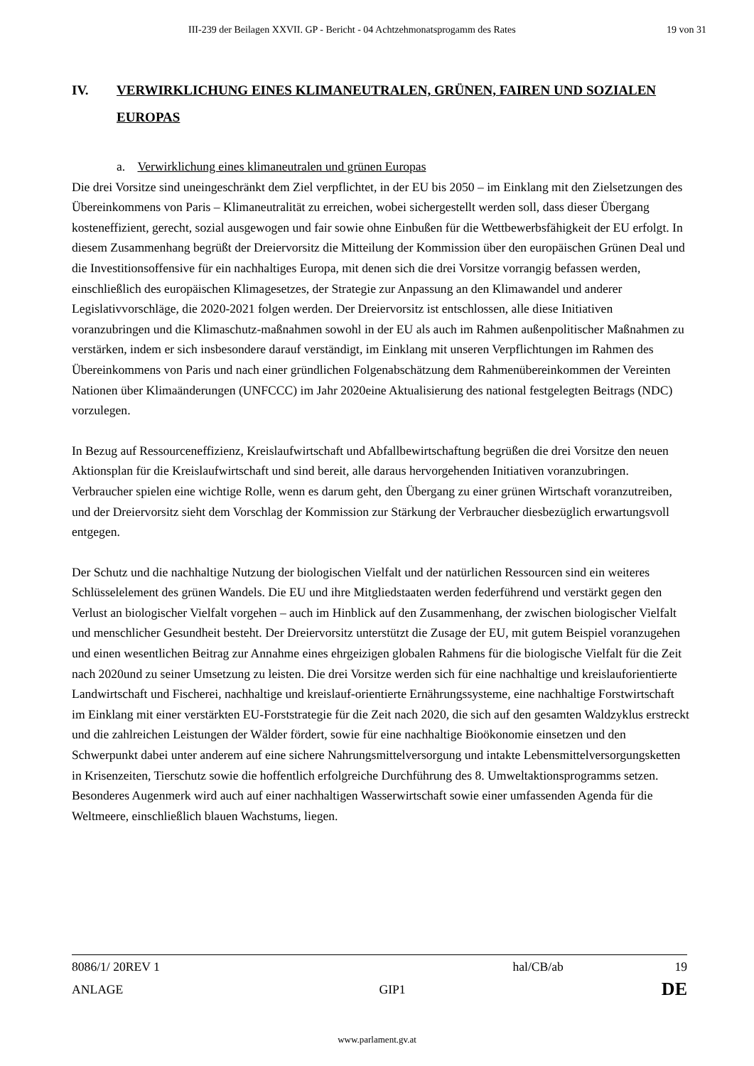III-239 der Beilagen XXVII. GP - Bericht - 04 Achtzehmonatsprogamm des Rates 19 von 31
IV. VERWIRKLICHUNG EINES KLIMANEUTRALEN, GRÜNEN, FAIREN UND SOZIALEN EUROPAS
a. Verwirklichung eines klimaneutralen und grünen Europas
Die drei Vorsitze sind uneingeschränkt dem Ziel verpflichtet, in der EU bis 2050 – im Einklang mit den Zielsetzungen des Übereinkommens von Paris – Klimaneutralität zu erreichen, wobei sichergestellt werden soll, dass dieser Übergang kosteneffizient, gerecht, sozial ausgewogen und fair sowie ohne Einbußen für die Wettbewerbsfähigkeit der EU erfolgt. In diesem Zusammenhang begrüßt der Dreiervorsitz die Mitteilung der Kommission über den europäischen Grünen Deal und die Investitionsoffensive für ein nachhaltiges Europa, mit denen sich die drei Vorsitze vorrangig befassen werden, einschließlich des europäischen Klimagesetzes, der Strategie zur Anpassung an den Klimawandel und anderer Legislativvorschläge, die 2020-2021 folgen werden. Der Dreiervorsitz ist entschlossen, alle diese Initiativen voranzubringen und die Klimaschutz-maßnahmen sowohl in der EU als auch im Rahmen außenpolitischer Maßnahmen zu verstärken, indem er sich insbesondere darauf verständigt, im Einklang mit unseren Verpflichtungen im Rahmen des Übereinkommens von Paris und nach einer gründlichen Folgenabschätzung dem Rahmenübereinkommen der Vereinten Nationen über Klimaänderungen (UNFCCC) im Jahr 2020eine Aktualisierung des national festgelegten Beitrags (NDC) vorzulegen.
In Bezug auf Ressourceneffizienz, Kreislaufwirtschaft und Abfallbewirtschaftung begrüßen die drei Vorsitze den neuen Aktionsplan für die Kreislaufwirtschaft und sind bereit, alle daraus hervorgehenden Initiativen voranzubringen. Verbraucher spielen eine wichtige Rolle, wenn es darum geht, den Übergang zu einer grünen Wirtschaft voranzutreiben, und der Dreiervorsitz sieht dem Vorschlag der Kommission zur Stärkung der Verbraucher diesbezüglich erwartungsvoll entgegen.
Der Schutz und die nachhaltige Nutzung der biologischen Vielfalt und der natürlichen Ressourcen sind ein weiteres Schlüsselelement des grünen Wandels. Die EU und ihre Mitgliedstaaten werden federführend und verstärkt gegen den Verlust an biologischer Vielfalt vorgehen – auch im Hinblick auf den Zusammenhang, der zwischen biologischer Vielfalt und menschlicher Gesundheit besteht. Der Dreiervorsitz unterstützt die Zusage der EU, mit gutem Beispiel voranzugehen und einen wesentlichen Beitrag zur Annahme eines ehrgeizigen globalen Rahmens für die biologische Vielfalt für die Zeit nach 2020und zu seiner Umsetzung zu leisten. Die drei Vorsitze werden sich für eine nachhaltige und kreislauforientierte Landwirtschaft und Fischerei, nachhaltige und kreislauf-orientierte Ernährungssysteme, eine nachhaltige Forstwirtschaft im Einklang mit einer verstärkten EU-Forststrategie für die Zeit nach 2020, die sich auf den gesamten Waldzyklus erstreckt und die zahlreichen Leistungen der Wälder fördert, sowie für eine nachhaltige Bioökonomie einsetzen und den Schwerpunkt dabei unter anderem auf eine sichere Nahrungsmittelversorgung und intakte Lebensmittelversorgungsketten in Krisenzeiten, Tierschutz sowie die hoffentlich erfolgreiche Durchführung des 8. Umweltaktionsprogramms setzen. Besonderes Augenmerk wird auch auf einer nachhaltigen Wasserwirtschaft sowie einer umfassenden Agenda für die Weltmeere, einschließlich blauen Wachstums, liegen.
8086/1/ 20REV 1 hal/CB/ab 19
ANLAGE GIP1 DE
www.parlament.gv.at